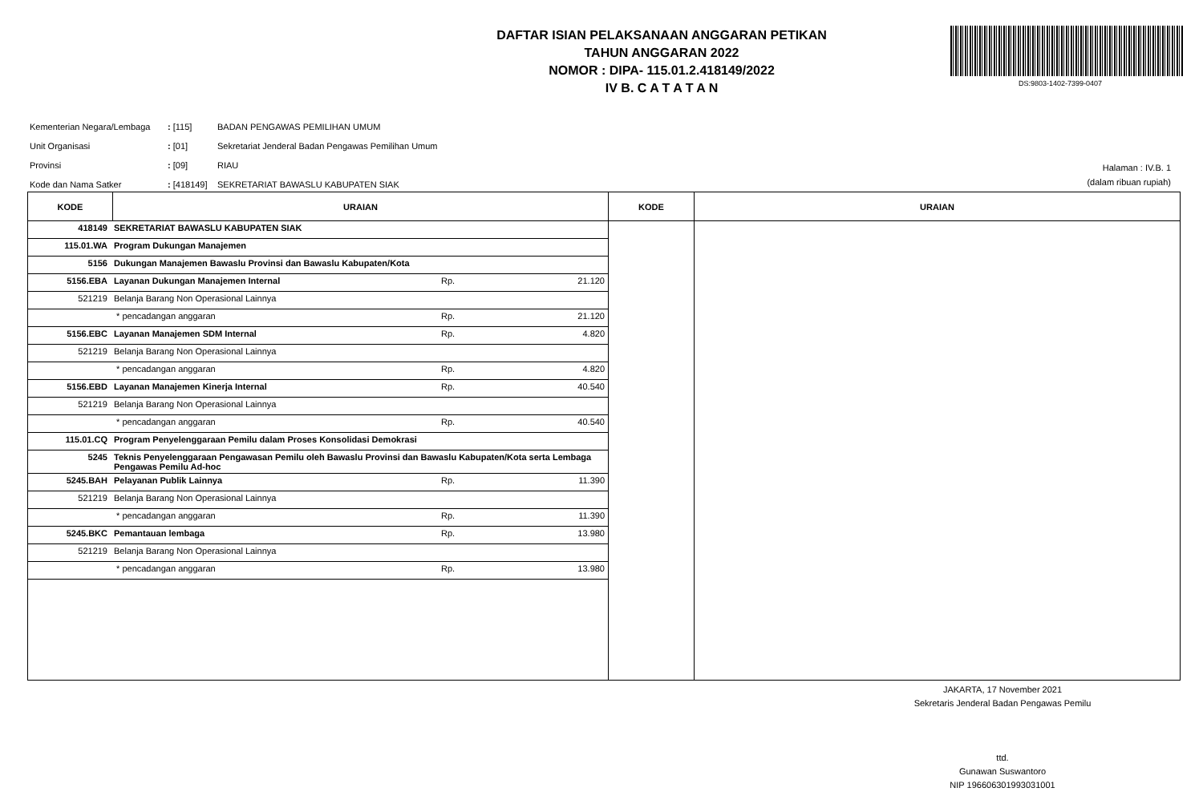DAFTAR ISIAN PELAKSANAAN ANGGARAN PETIKAN
TAHUN ANGGARAN 2022
NOMOR : DIPA- 115.01.2.418149/2022
IV B. C A T A T A N
DS:9803-1402-7399-0407
| Kementerian Negara/Lembaga | : [115] | BADAN PENGAWAS PEMILIHAN UMUM |
| Unit Organisasi | : [01] | Sekretariat Jenderal Badan Pengawas Pemilihan Umum |
| Provinsi | : [09] | RIAU |
| Kode dan Nama Satker | : [418149] | SEKRETARIAT BAWASLU KABUPATEN SIAK |
Halaman : IV.B. 1
(dalam ribuan rupiah)
| KODE | URAIAN | KODE | URAIAN |
| --- | --- | --- | --- |
| / 418149 / SEKRETARIAT BAWASLU KABUPATEN SIAK / / / / 115.01.WA / Program Dukungan Manajemen / / / / 5156 / Dukungan Manajemen Bawaslu Provinsi dan Bawaslu Kabupaten/Kota / / / / 5156.EBA / Layanan Dukungan Manajemen Internal / Rp. / 21.120 / / 521219 / Belanja Barang Non Operasional Lainnya / / / / / * pencadangan anggaran / Rp. / 21.120 / / 5156.EBC / Layanan Manajemen SDM Internal / Rp. / 4.820 / / 521219 / Belanja Barang Non Operasional Lainnya / / / / / * pencadangan anggaran / Rp. / 4.820 / / 5156.EBD / Layanan Manajemen Kinerja Internal / Rp. / 40.540 / / 521219 / Belanja Barang Non Operasional Lainnya / / / / / * pencadangan anggaran / Rp. / 40.540 / / 115.01.CQ / Program Penyelenggaraan Pemilu dalam Proses Konsolidasi Demokrasi / / / / 5245 / Teknis Penyelenggaraan Pengawasan Pemilu oleh Bawaslu Provinsi dan Bawaslu Kabupaten/Kota serta Lembaga Pengawas Pemilu Ad-hoc / / / / 5245.BAH / Pelayanan Publik Lainnya / Rp. / 11.390 / / 521219 / Belanja Barang Non Operasional Lainnya / / / / / * pencadangan anggaran / Rp. / 11.390 / / 5245.BKC / Pemantauan lembaga / Rp. / 13.980 / / 521219 / Belanja Barang Non Operasional Lainnya / / / / / * pencadangan anggaran / Rp. / 13.980 / | | | |
JAKARTA, 17 November 2021
Sekretaris Jenderal Badan Pengawas Pemilu
ttd.
Gunawan Suswantoro
NIP 196606301993031001